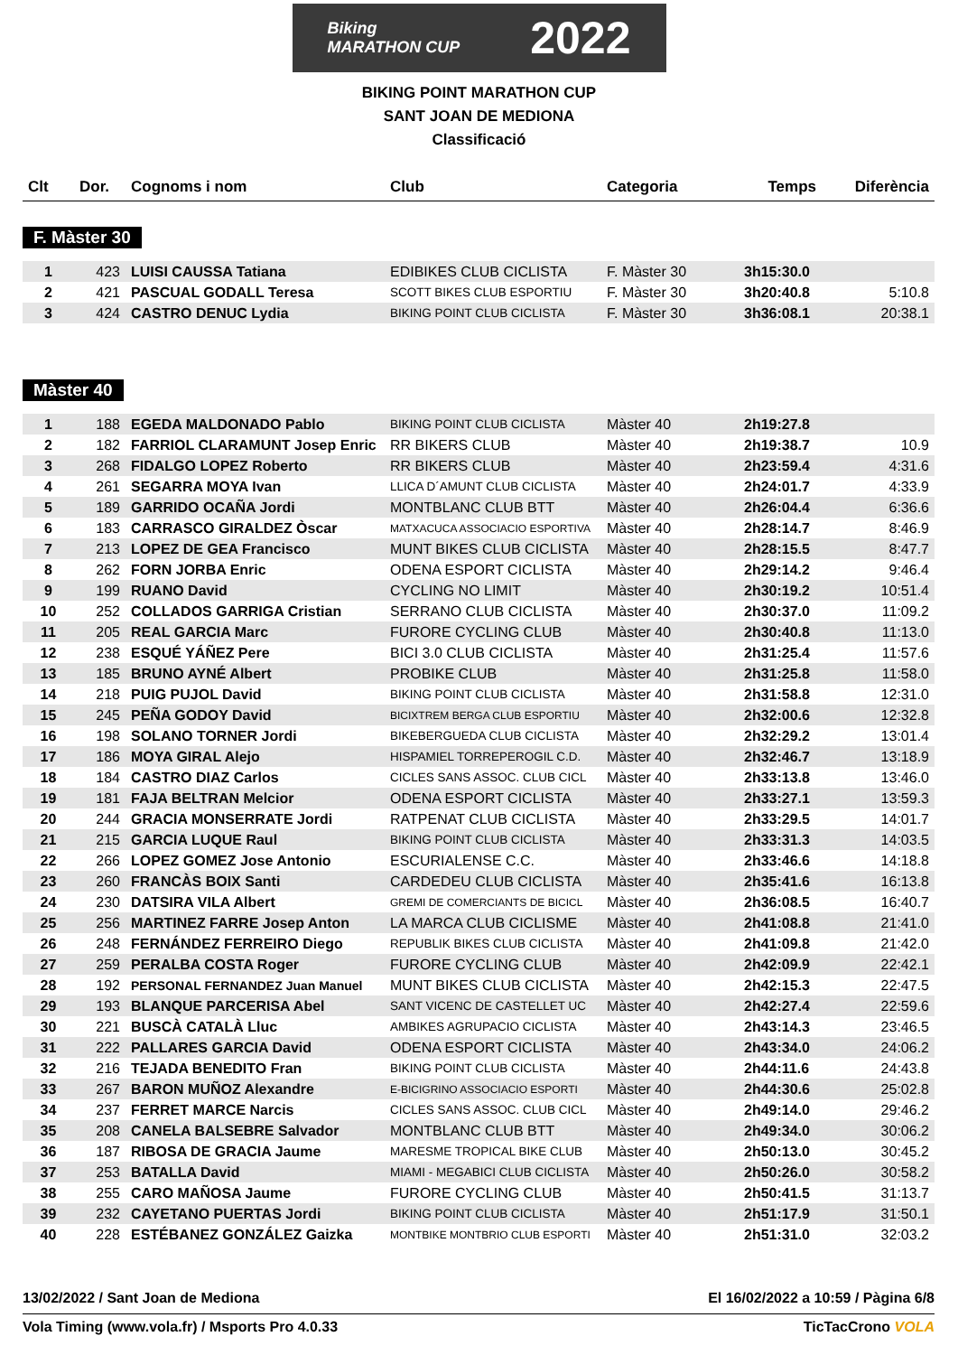Biking
MARATHON CUP 2022
BIKING POINT MARATHON CUP
SANT JOAN DE MEDIONA
Classificació
| Clt | Dor. | Cognoms i nom | Club | Categoria | Temps | Diferència |
| --- | --- | --- | --- | --- | --- | --- |
F. Màster 30
| 1 | 423 | LUISI CAUSSA Tatiana | EDIBIKES CLUB CICLISTA | F. Màster 30 | 3h15:30.0 | |
| 2 | 421 | PASCUAL GODALL Teresa | SCOTT BIKES CLUB ESPORTIU | F. Màster 30 | 3h20:40.8 | 5:10.8 |
| 3 | 424 | CASTRO DENUC Lydia | BIKING POINT CLUB CICLISTA | F. Màster 30 | 3h36:08.1 | 20:38.1 |
Màster 40
| 1 | 188 | EGEDA MALDONADO Pablo | BIKING POINT CLUB CICLISTA | Màster 40 | 2h19:27.8 | |
| 2 | 182 | FARRIOL CLARAMUNT Josep Enric | RR BIKERS CLUB | Màster 40 | 2h19:38.7 | 10.9 |
| 3 | 268 | FIDALGO LOPEZ Roberto | RR BIKERS CLUB | Màster 40 | 2h23:59.4 | 4:31.6 |
| 4 | 261 | SEGARRA MOYA Ivan | LLICA D´AMUNT CLUB CICLISTA | Màster 40 | 2h24:01.7 | 4:33.9 |
| 5 | 189 | GARRIDO OCAÑA Jordi | MONTBLANC CLUB BTT | Màster 40 | 2h26:04.4 | 6:36.6 |
| 6 | 183 | CARRASCO GIRALDEZ Òscar | MATXACUCA ASSOCIACIO ESPORTIVA | Màster 40 | 2h28:14.7 | 8:46.9 |
| 7 | 213 | LOPEZ DE GEA Francisco | MUNT BIKES CLUB CICLISTA | Màster 40 | 2h28:15.5 | 8:47.7 |
| 8 | 262 | FORN JORBA Enric | ODENA ESPORT CICLISTA | Màster 40 | 2h29:14.2 | 9:46.4 |
| 9 | 199 | RUANO David | CYCLING NO LIMIT | Màster 40 | 2h30:19.2 | 10:51.4 |
| 10 | 252 | COLLADOS GARRIGA Cristian | SERRANO CLUB CICLISTA | Màster 40 | 2h30:37.0 | 11:09.2 |
| 11 | 205 | REAL GARCIA Marc | FURORE CYCLING CLUB | Màster 40 | 2h30:40.8 | 11:13.0 |
| 12 | 238 | ESQUÉ YÁÑEZ Pere | BICI 3.0 CLUB CICLISTA | Màster 40 | 2h31:25.4 | 11:57.6 |
| 13 | 185 | BRUNO AYNÉ Albert | PROBIKE CLUB | Màster 40 | 2h31:25.8 | 11:58.0 |
| 14 | 218 | PUIG PUJOL David | BIKING POINT CLUB CICLISTA | Màster 40 | 2h31:58.8 | 12:31.0 |
| 15 | 245 | PEÑA GODOY David | BICIXTREM BERGA CLUB ESPORTIU | Màster 40 | 2h32:00.6 | 12:32.8 |
| 16 | 198 | SOLANO TORNER Jordi | BIKEBERGUEDA CLUB CICLISTA | Màster 40 | 2h32:29.2 | 13:01.4 |
| 17 | 186 | MOYA GIRAL Alejo | HISPAMIEL TORREPEROGIL C.D. | Màster 40 | 2h32:46.7 | 13:18.9 |
| 18 | 184 | CASTRO DIAZ Carlos | CICLES SANS ASSOC. CLUB CICL | Màster 40 | 2h33:13.8 | 13:46.0 |
| 19 | 181 | FAJA BELTRAN Melcior | ODENA ESPORT CICLISTA | Màster 40 | 2h33:27.1 | 13:59.3 |
| 20 | 244 | GRACIA MONSERRATE Jordi | RATPENAT CLUB CICLISTA | Màster 40 | 2h33:29.5 | 14:01.7 |
| 21 | 215 | GARCIA LUQUE Raul | BIKING POINT CLUB CICLISTA | Màster 40 | 2h33:31.3 | 14:03.5 |
| 22 | 266 | LOPEZ GOMEZ Jose Antonio | ESCURIALENSE C.C. | Màster 40 | 2h33:46.6 | 14:18.8 |
| 23 | 260 | FRANCÀS BOIX Santi | CARDEDEU CLUB CICLISTA | Màster 40 | 2h35:41.6 | 16:13.8 |
| 24 | 230 | DATSIRA VILA Albert | GREMI DE COMERCIANTS DE BICICL | Màster 40 | 2h36:08.5 | 16:40.7 |
| 25 | 256 | MARTINEZ FARRE Josep Anton | LA MARCA CLUB CICLISME | Màster 40 | 2h41:08.8 | 21:41.0 |
| 26 | 248 | FERNÁNDEZ FERREIRO Diego | REPUBLIK BIKES CLUB CICLISTA | Màster 40 | 2h41:09.8 | 21:42.0 |
| 27 | 259 | PERALBA COSTA Roger | FURORE CYCLING CLUB | Màster 40 | 2h42:09.9 | 22:42.1 |
| 28 | 192 | PERSONAL FERNANDEZ Juan Manuel | MUNT BIKES CLUB CICLISTA | Màster 40 | 2h42:15.3 | 22:47.5 |
| 29 | 193 | BLANQUE PARCERISA Abel | SANT VICENC DE CASTELLET UC | Màster 40 | 2h42:27.4 | 22:59.6 |
| 30 | 221 | BUSCÀ CATALÀ Lluc | AMBIKES AGRUPACIO CICLISTA | Màster 40 | 2h43:14.3 | 23:46.5 |
| 31 | 222 | PALLARES GARCIA David | ODENA ESPORT CICLISTA | Màster 40 | 2h43:34.0 | 24:06.2 |
| 32 | 216 | TEJADA BENEDITO Fran | BIKING POINT CLUB CICLISTA | Màster 40 | 2h44:11.6 | 24:43.8 |
| 33 | 267 | BARON MUÑOZ Alexandre | E-BICIGRINO ASSOCIACIO ESPORTI | Màster 40 | 2h44:30.6 | 25:02.8 |
| 34 | 237 | FERRET MARCE Narcis | CICLES SANS ASSOC. CLUB CICL | Màster 40 | 2h49:14.0 | 29:46.2 |
| 35 | 208 | CANELA BALSEBRE Salvador | MONTBLANC CLUB BTT | Màster 40 | 2h49:34.0 | 30:06.2 |
| 36 | 187 | RIBOSA DE GRACIA Jaume | MARESME TROPICAL BIKE CLUB | Màster 40 | 2h50:13.0 | 30:45.2 |
| 37 | 253 | BATALLA David | MIAMI - MEGABICI CLUB CICLISTA | Màster 40 | 2h50:26.0 | 30:58.2 |
| 38 | 255 | CARO MAÑOSA Jaume | FURORE CYCLING CLUB | Màster 40 | 2h50:41.5 | 31:13.7 |
| 39 | 232 | CAYETANO PUERTAS Jordi | BIKING POINT CLUB CICLISTA | Màster 40 | 2h51:17.9 | 31:50.1 |
| 40 | 228 | ESTÉBANEZ GONZÁLEZ Gaizka | MONTBIKE MONTBRIO CLUB ESPORTI | Màster 40 | 2h51:31.0 | 32:03.2 |
13/02/2022 / Sant Joan de Mediona El 16/02/2022 a 10:59 / Pàgina 6/8
Vola Timing (www.vola.fr) / Msports Pro 4.0.33 TicTacCrono VOLA